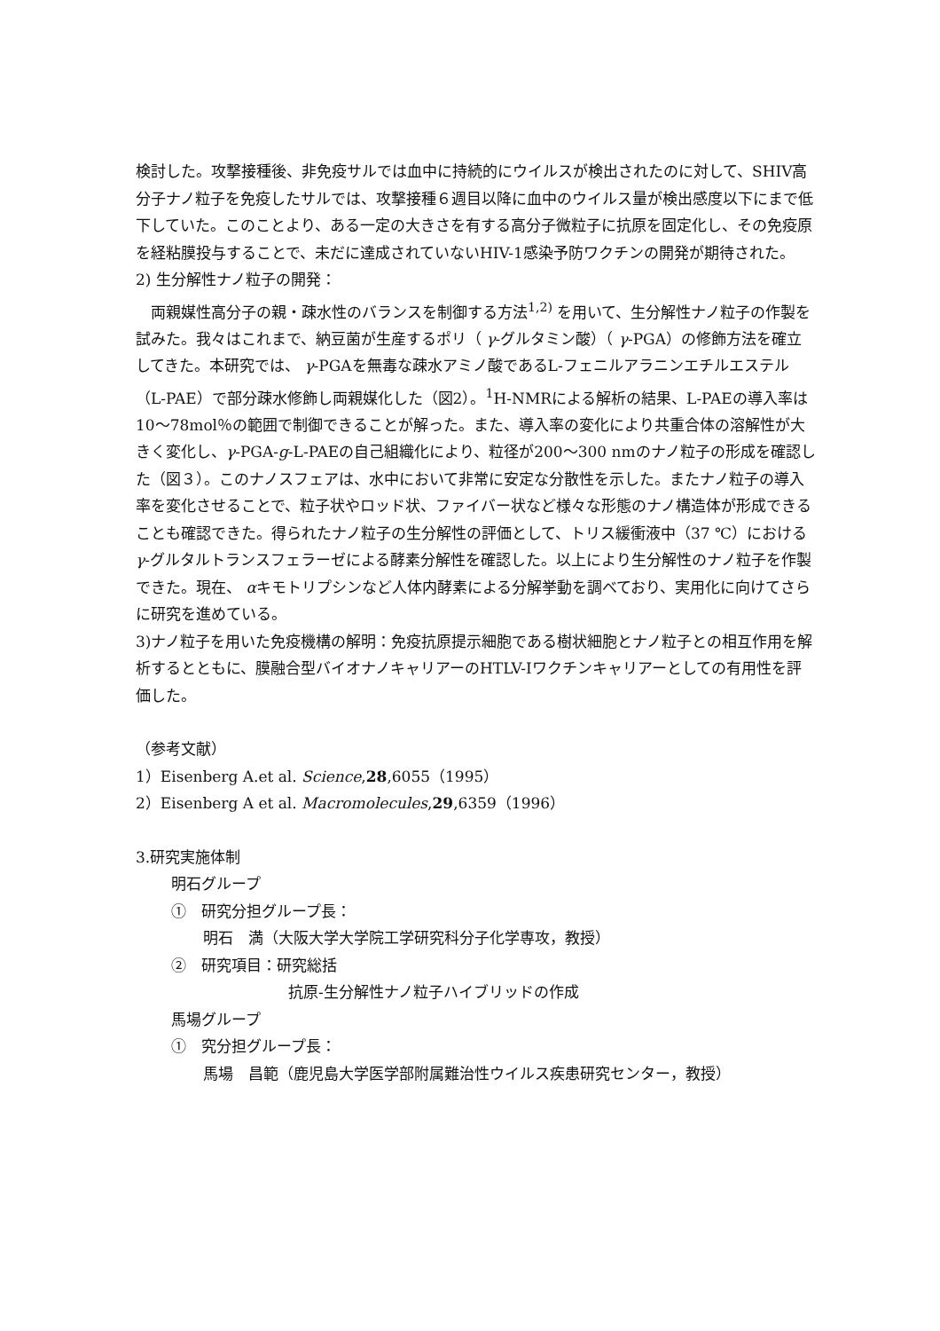検討した。攻撃接種後、非免疫サルでは血中に持続的にウイルスが検出されたのに対して、SHIV高分子ナノ粒子を免疫したサルでは、攻撃接種６週目以降に血中のウイルス量が検出感度以下にまで低下していた。このことより、ある一定の大きさを有する高分子微粒子に抗原を固定化し、その免疫原を経粘膜投与することで、未だに達成されていないHIV-1感染予防ワクチンの開発が期待された。
2) 生分解性ナノ粒子の開発：
　両親媒性高分子の親・疎水性のバランスを制御する方法<sup>1,2)</sup> を用いて、生分解性ナノ粒子の作製を試みた。我々はこれまで、納豆菌が生産するポリ（ γ-グルタミン酸）（ γ-PGA）の修飾方法を確立してきた。本研究では、 γ-PGAを無毒な疎水アミノ酸であるL-フェニルアラニンエチルエステル（L-PAE）で部分疎水修飾し両親媒化した（図2）。<sup>1</sup>H-NMRによる解析の結果、L-PAEの導入率は10～78mol％の範囲で制御できることが解った。また、導入率の変化により共重合体の溶解性が大きく変化し、γ-PGA-g-L-PAEの自己組織化により、粒径が200～300 nmのナノ粒子の形成を確認した（図３）。このナノスフェアは、水中において非常に安定な分散性を示した。またナノ粒子の導入率を変化させることで、粒子状やロッド状、ファイバー状など様々な形態のナノ構造体が形成できることも確認できた。得られたナノ粒子の生分解性の評価として、トリス緩衝液中（37 ℃）における γ-グルタルトランスフェラーゼによる酵素分解性を確認した。以上により生分解性のナノ粒子を作製できた。現在、 αキモトリプシンなど人体内酵素による分解挙動を調べており、実用化に向けてさらに研究を進めている。
3)ナノ粒子を用いた免疫機構の解明：免疫抗原提示細胞である樹状細胞とナノ粒子との相互作用を解析するとともに、膜融合型バイオナノキャリアーのHTLV-Iワクチンキャリアーとしての有用性を評価した。
（参考文献）
1）Eisenberg A.et al. Science,28,6055（1995）
2）Eisenberg A et al. Macromolecules,29,6359（1996）
3.研究実施体制
明石グループ
①　研究分担グループ長：
明石　満（大阪大学大学院工学研究科分子化学専攻，教授）
②　研究項目：研究総括
抗原-生分解性ナノ粒子ハイブリッドの作成
馬場グループ
①　究分担グループ長：
馬場　昌範（鹿児島大学医学部附属難治性ウイルス疾患研究センター，教授）